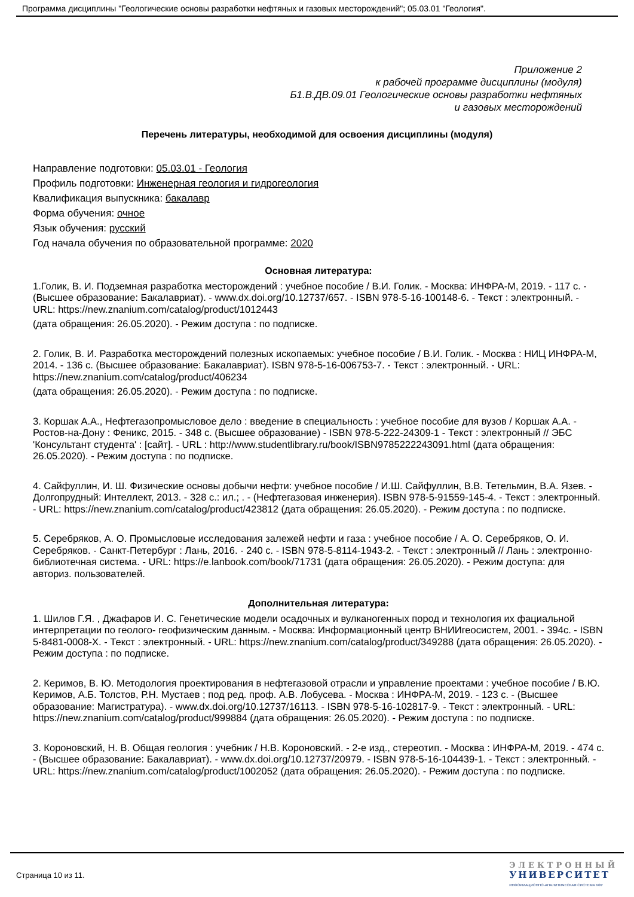Программа дисциплины "Геологические основы разработки нефтяных и газовых месторождений"; 05.03.01 "Геология".
Приложение 2
к рабочей программе дисциплины (модуля)
Б1.В.ДВ.09.01 Геологические основы разработки нефтяных
и газовых месторождений
Перечень литературы, необходимой для освоения дисциплины (модуля)
Направление подготовки: 05.03.01 - Геология
Профиль подготовки: Инженерная геология и гидрогеология
Квалификация выпускника: бакалавр
Форма обучения: очное
Язык обучения: русский
Год начала обучения по образовательной программе: 2020
Основная литература:
1.Голик, В. И. Подземная разработка месторождений : учебное пособие / В.И. Голик. - Москва: ИНФРА-М, 2019. - 117 с. - (Высшее образование: Бакалавриат). - www.dx.doi.org/10.12737/657. - ISBN 978-5-16-100148-6. - Текст : электронный. - URL: https://new.znanium.com/catalog/product/1012443
(дата обращения: 26.05.2020). - Режим доступа : по подписке.
2. Голик, В. И. Разработка месторождений полезных ископаемых: учебное пособие / В.И. Голик. - Москва : НИЦ ИНФРА-М, 2014. - 136 с. (Высшее образование: Бакалавриат). ISBN 978-5-16-006753-7. - Текст : электронный. - URL: https://new.znanium.com/catalog/product/406234
(дата обращения: 26.05.2020). - Режим доступа : по подписке.
3. Коршак А.А., Нефтегазопромысловое дело : введение в специальность : учебное пособие для вузов / Коршак А.А. - Ростов-на-Дону : Феникс, 2015. - 348 с. (Высшее образование) - ISBN 978-5-222-24309-1 - Текст : электронный // ЭБС 'Консультант студента' : [сайт]. - URL : http://www.studentlibrary.ru/book/ISBN9785222243091.html (дата обращения: 26.05.2020). - Режим доступа : по подписке.
4. Сайфуллин, И. Ш. Физические основы добычи нефти: учебное пособие / И.Ш. Сайфуллин, В.В. Тетельмин, В.А. Язев. - Долгопрудный: Интеллект, 2013. - 328 с.: ил.; . - (Нефтегазовая инженерия). ISBN 978-5-91559-145-4. - Текст : электронный. - URL: https://new.znanium.com/catalog/product/423812 (дата обращения: 26.05.2020). - Режим доступа : по подписке.
5. Серебряков, А. О. Промысловые исследования залежей нефти и газа : учебное пособие / А. О. Серебряков, О. И. Серебряков. - Санкт-Петербург : Лань, 2016. - 240 с. - ISBN 978-5-8114-1943-2. - Текст : электронный // Лань : электронно-библиотечная система. - URL: https://e.lanbook.com/book/71731 (дата обращения: 26.05.2020). - Режим доступа: для авториз. пользователей.
Дополнительная литература:
1. Шилов Г.Я. , Джафаров И. С. Генетические модели осадочных и вулканогенных пород и технология их фациальной интерпретации по геолого- геофизическим данным. - Москва: Информационный центр ВНИИгеосистем, 2001. - 394с. - ISBN 5-8481-0008-X. - Текст : электронный. - URL: https://new.znanium.com/catalog/product/349288 (дата обращения: 26.05.2020). - Режим доступа : по подписке.
2. Керимов, В. Ю. Методология проектирования в нефтегазовой отрасли и управление проектами : учебное пособие / В.Ю. Керимов, А.Б. Толстов, Р.Н. Мустаев ; под ред. проф. А.В. Лобусева. - Москва : ИНФРА-М, 2019. - 123 с. - (Высшее образование: Магистратура). - www.dx.doi.org/10.12737/16113. - ISBN 978-5-16-102817-9. - Текст : электронный. - URL: https://new.znanium.com/catalog/product/999884 (дата обращения: 26.05.2020). - Режим доступа : по подписке.
3. Короновский, Н. В. Общая геология : учебник / Н.В. Короновский. - 2-е изд., стереотип. - Москва : ИНФРА-М, 2019. - 474 с. - (Высшее образование: Бакалавриат). - www.dx.doi.org/10.12737/20979. - ISBN 978-5-16-104439-1. - Текст : электронный. - URL: https://new.znanium.com/catalog/product/1002052 (дата обращения: 26.05.2020). - Режим доступа : по подписке.
Страница 10 из 11.
ЭЛЕКТРОННЫЙ
УНИВЕРСИТЕТ
ИНФОРМАЦИОННО-АНАЛИТИЧЕСКАЯ СИСТЕМА КФУ